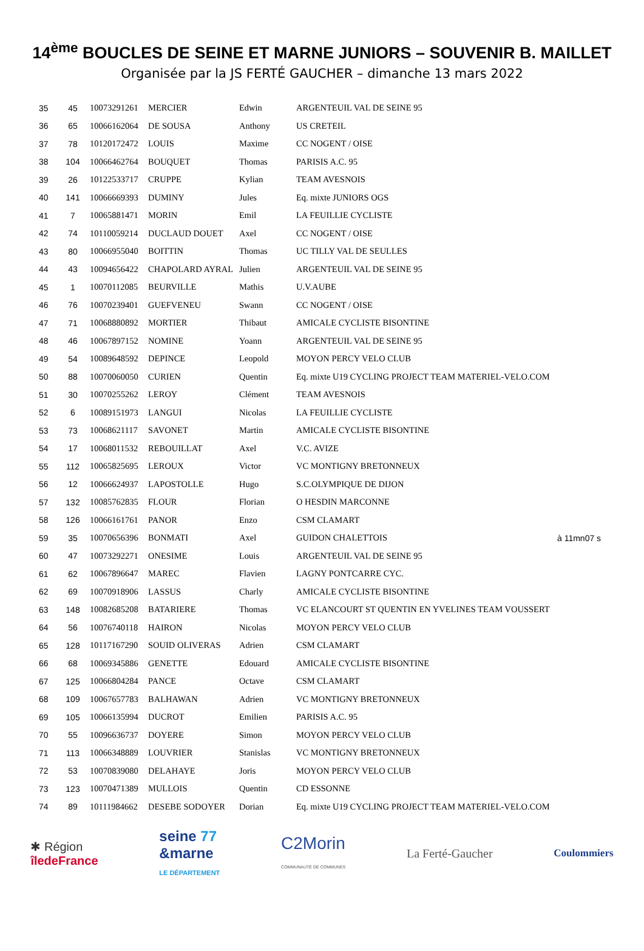14<sup>ème</sup> BOUCLES DE SEINE ET MARNE JUNIORS – SOUVENIR B. MAILLET
Organisée par la JS FERTÉ GAUCHER – dimanche 13 mars 2022
| 35 | 45 | 10073291261 | MERCIER | Edwin | ARGENTEUIL VAL DE SEINE 95 | |
| 36 | 65 | 10066162064 | DE SOUSA | Anthony | US CRETEIL | |
| 37 | 78 | 10120172472 | LOUIS | Maxime | CC NOGENT / OISE | |
| 38 | 104 | 10066462764 | BOUQUET | Thomas | PARISIS A.C. 95 | |
| 39 | 26 | 10122533717 | CRUPPE | Kylian | TEAM AVESNOIS | |
| 40 | 141 | 10066669393 | DUMINY | Jules | Eq. mixte JUNIORS OGS | |
| 41 | 7 | 10065881471 | MORIN | Emil | LA FEUILLIE CYCLISTE | |
| 42 | 74 | 10110059214 | DUCLAUD DOUET | Axel | CC NOGENT / OISE | |
| 43 | 80 | 10066955040 | BOITTIN | Thomas | UC TILLY VAL DE SEULLES | |
| 44 | 43 | 10094656422 | CHAPOLARD AYRAL | Julien | ARGENTEUIL VAL DE SEINE 95 | |
| 45 | 1 | 10070112085 | BEURVILLE | Mathis | U.V.AUBE | |
| 46 | 76 | 10070239401 | GUEFVENEU | Swann | CC NOGENT / OISE | |
| 47 | 71 | 10068880892 | MORTIER | Thibaut | AMICALE CYCLISTE BISONTINE | |
| 48 | 46 | 10067897152 | NOMINE | Yoann | ARGENTEUIL VAL DE SEINE 95 | |
| 49 | 54 | 10089648592 | DEPINCE | Leopold | MOYON PERCY VELO CLUB | |
| 50 | 88 | 10070060050 | CURIEN | Quentin | Eq. mixte U19 CYCLING PROJECT TEAM MATERIEL-VELO.COM | |
| 51 | 30 | 10070255262 | LEROY | Clément | TEAM AVESNOIS | |
| 52 | 6 | 10089151973 | LANGUI | Nicolas | LA FEUILLIE CYCLISTE | |
| 53 | 73 | 10068621117 | SAVONET | Martin | AMICALE CYCLISTE BISONTINE | |
| 54 | 17 | 10068011532 | REBOUILLAT | Axel | V.C. AVIZE | |
| 55 | 112 | 10065825695 | LEROUX | Victor | VC MONTIGNY BRETONNEUX | |
| 56 | 12 | 10066624937 | LAPOSTOLLE | Hugo | S.C.OLYMPIQUE DE DIJON | |
| 57 | 132 | 10085762835 | FLOUR | Florian | O HESDIN MARCONNE | |
| 58 | 126 | 10066161761 | PANOR | Enzo | CSM CLAMART | |
| 59 | 35 | 10070656396 | BONMATI | Axel | GUIDON CHALETTOIS | à 11mn07 s |
| 60 | 47 | 10073292271 | ONESIME | Louis | ARGENTEUIL VAL DE SEINE 95 | |
| 61 | 62 | 10067896647 | MAREC | Flavien | LAGNY PONTCARRE CYC. | |
| 62 | 69 | 10070918906 | LASSUS | Charly | AMICALE CYCLISTE BISONTINE | |
| 63 | 148 | 10082685208 | BATARIERE | Thomas | VC ELANCOURT ST QUENTIN EN YVELINES TEAM VOUSSERT | |
| 64 | 56 | 10076740118 | HAIRON | Nicolas | MOYON PERCY VELO CLUB | |
| 65 | 128 | 10117167290 | SOUID OLIVERAS | Adrien | CSM CLAMART | |
| 66 | 68 | 10069345886 | GENETTE | Edouard | AMICALE CYCLISTE BISONTINE | |
| 67 | 125 | 10066804284 | PANCE | Octave | CSM CLAMART | |
| 68 | 109 | 10067657783 | BALHAWAN | Adrien | VC MONTIGNY BRETONNEUX | |
| 69 | 105 | 10066135994 | DUCROT | Emilien | PARISIS A.C. 95 | |
| 70 | 55 | 10096636737 | DOYERE | Simon | MOYON PERCY VELO CLUB | |
| 71 | 113 | 10066348889 | LOUVRIER | Stanislas | VC MONTIGNY BRETONNEUX | |
| 72 | 53 | 10070839080 | DELAHAYE | Joris | MOYON PERCY VELO CLUB | |
| 73 | 123 | 10070471389 | MULLOIS | Quentin | CD ESSONNE | |
| 74 | 89 | 10111984662 | DESEBE SODOYER | Dorian | Eq. mixte U19 CYCLING PROJECT TEAM MATERIEL-VELO.COM | |
✱ Région
îledeFrance
seine 77
&marne
LE DÉPARTEMENT
C2Morin
COMMUNAUTÉ DE COMMUNES
La Ferté-Gaucher
Coulommiers